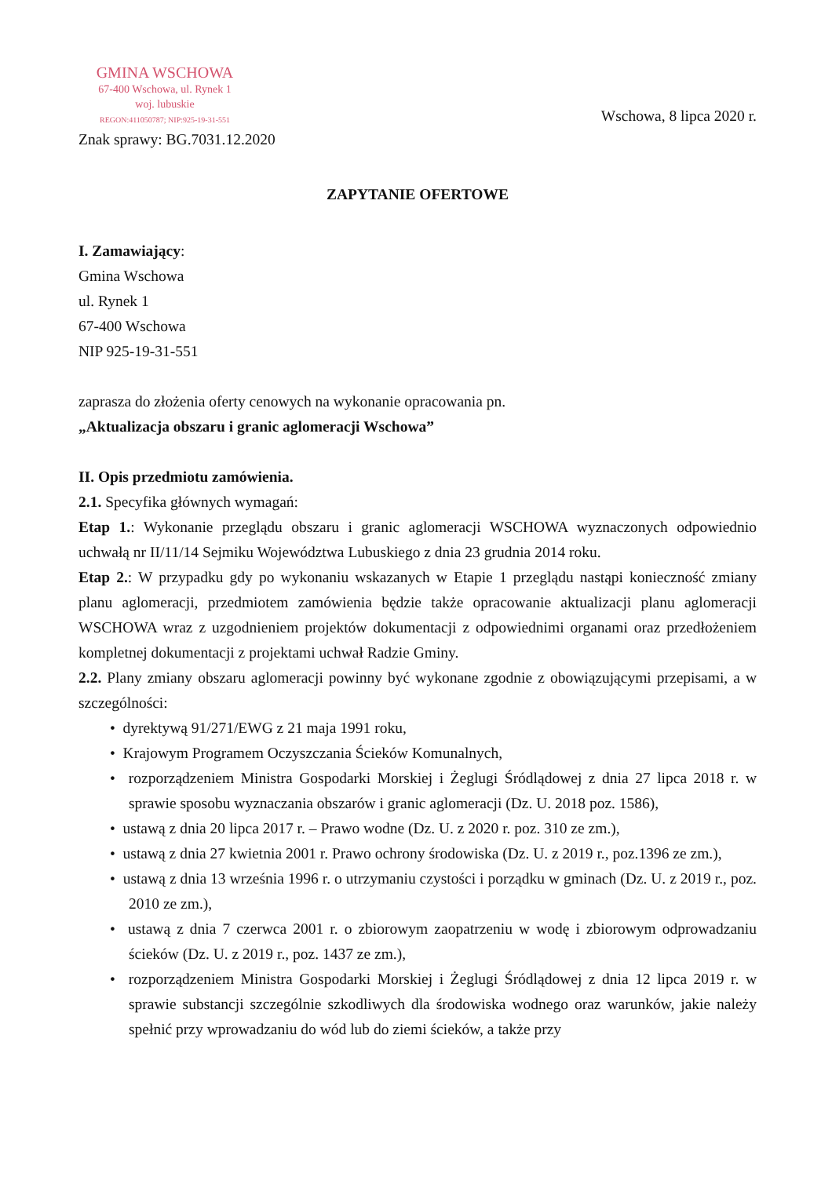GMINA WSCHOWA
67-400 Wschowa, ul. Rynek 1
woj. lubuskie
REGON:411050787; NIP:925-19-31-551
Znak sprawy: BG.7031.12.2020
Wschowa, 8 lipca 2020 r.
ZAPYTANIE OFERTOWE
I. Zamawiający:
Gmina Wschowa
ul. Rynek 1
67-400 Wschowa
NIP 925-19-31-551
zaprasza do złożenia oferty cenowych na wykonanie opracowania pn.
„Aktualizacja obszaru i granic aglomeracji Wschowa”
II. Opis przedmiotu zamówienia.
2.1. Specyfika głównych wymagań:
Etap 1.: Wykonanie przeglądu obszaru i granic aglomeracji WSCHOWA wyznaczonych odpowiednio uchwałą nr II/11/14 Sejmiku Województwa Lubuskiego z dnia 23 grudnia 2014 roku.
Etap 2.: W przypadku gdy po wykonaniu wskazanych w Etapie 1 przeglądu nastąpi konieczność zmiany planu aglomeracji, przedmiotem zamówienia będzie także opracowanie aktualizacji planu aglomeracji WSCHOWA wraz z uzgodnieniem projektów dokumentacji z odpowiednimi organami oraz przedłożeniem kompletnej dokumentacji z projektami uchwał Radzie Gminy.
2.2. Plany zmiany obszaru aglomeracji powinny być wykonane zgodnie z obowiązującymi przepisami, a w szczególności:
• dyrektywą 91/271/EWG z 21 maja 1991 roku,
• Krajowym Programem Oczyszczania Ścieków Komunalnych,
• rozporządzeniem Ministra Gospodarki Morskiej i Żeglugi Śródlądowej z dnia 27 lipca 2018 r. w sprawie sposobu wyznaczania obszarów i granic aglomeracji (Dz. U. 2018 poz. 1586),
• ustawą z dnia 20 lipca 2017 r. – Prawo wodne (Dz. U. z 2020 r. poz. 310 ze zm.),
• ustawą z dnia 27 kwietnia 2001 r. Prawo ochrony środowiska (Dz. U. z 2019 r., poz.1396 ze zm.),
• ustawą z dnia 13 września 1996 r. o utrzymaniu czystości i porządku w gminach (Dz. U. z 2019 r., poz. 2010 ze zm.),
• ustawą z dnia 7 czerwca 2001 r. o zbiorowym zaopatrzeniu w wodę i zbiorowym odprowadzaniu ścieków (Dz. U. z 2019 r., poz. 1437 ze zm.),
• rozporządzeniem Ministra Gospodarki Morskiej i Żeglugi Śródlądowej z dnia 12 lipca 2019 r. w sprawie substancji szczególnie szkodliwych dla środowiska wodnego oraz warunków, jakie należy spełnić przy wprowadzaniu do wód lub do ziemi ścieków, a także przy